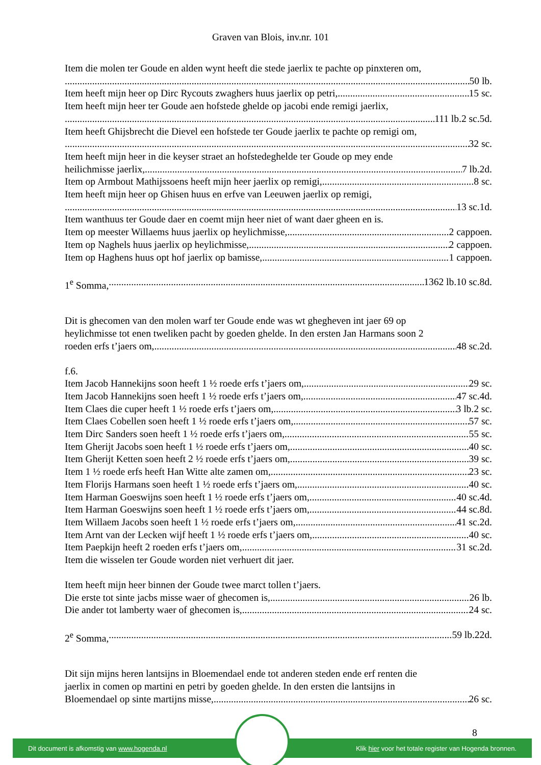Graven van Blois, inv.nr. 101
Item die molen ter Goude en alden wynt heeft die stede jaerlix te pachte op pinxteren om,
50 lb.
Item heeft mijn heer op Dirc Rycouts zwaghers huus jaerlix op petri, 15 sc.
Item heeft mijn heer ter Goude aen hofstede ghelde op jacobi ende remigi jaerlix,
111 lb.2 sc.5d.
Item heeft Ghijsbrecht die Dievel een hofstede ter Goude jaerlix te pachte op remigi om,
32 sc.
Item heeft mijn heer in die keyser straet an hofstedeghelde ter Goude op mey ende
heilichmisse jaerlix, 7 lb.2d.
Item op Armbout Mathijssoens heeft mijn heer jaerlix op remigi, 8 sc.
Item heeft mijn heer op Ghisen huus en erfve van Leeuwen jaerlix op remigi,
13 sc.1d.
Item wanthuus ter Goude daer en coemt mijn heer niet of want daer gheen en is.
Item op meester Willaems huus jaerlix op heylichmisse, 2 cappoen.
Item op Naghels huus jaerlix op heylichmisse, 2 cappoen.
Item op Haghens huus opt hof jaerlix op bamisse, 1 cappoen.
1<sup>e</sup> Somma, 1362 lb.10 sc.8d.
Dit is ghecomen van den molen warf ter Goude ende was wt ghegheven int jaer 69 op
heylichmisse tot enen tweliken pacht by goeden ghelde. In den ersten Jan Harmans soon 2
roeden erfs t’jaers om, 48 sc.2d.
f.6.
Item Jacob Hannekijns soon heeft 1 ½ roede erfs t’jaers om, 29 sc.
Item Jacob Hannekijns soen heeft 1 ½ roede erfs t’jaers om, 47 sc.4d.
Item Claes die cuper heeft 1 ½ roede erfs t’jaers om, 3 lb.2 sc.
Item Claes Cobellen soen heeft 1 ½ roede erfs t’jaers om, 57 sc.
Item Dirc Sanders soen heeft 1 ½ roede erfs t’jaers om, 55 sc.
Item Gherijt Jacobs soen heeft 1 ½ roede erfs t’jaers om, 40 sc.
Item Gherijt Ketten soen heeft 2 ½ roede erfs t’jaers om, 39 sc.
Item 1 ½ roede erfs heeft Han Witte alte zamen om, 23 sc.
Item Florijs Harmans soen heeft 1 ½ roede erfs t’jaers om, 40 sc.
Item Harman Goeswijns soen heeft 1 ½ roede erfs t’jaers om, 40 sc.4d.
Item Harman Goeswijns soen heeft 1 ½ roede erfs t’jaers om, 44 sc.8d.
Item Willaem Jacobs soen heeft 1 ½ roede erfs t’jaers om, 41 sc.2d.
Item Arnt van der Lecken wijf heeft 1 ½ roede erfs t’jaers om, 40 sc.
Item Paepkijn heeft 2 roeden erfs t’jaers om, 31 sc.2d.
Item die wisselen ter Goude worden niet verhuert dit jaer.
Item heeft mijn heer binnen der Goude twee marct tollen t’jaers.
Die erste tot sinte jacbs misse waer of ghecomen is, 26 lb.
Die ander tot lamberty waer of ghecomen is, 24 sc.
2<sup>e</sup> Somma, 59 lb.22d.
Dit sijn mijns heren lantsijns in Bloemendael ende tot anderen steden ende erf renten die
jaerlix in comen op martini en petri by goeden ghelde. In den ersten die lantsijns in
Bloemendael op sinte martijns misse, 26 sc.
8
Dit document is afkomstig van www.hogenda.nl Klik hier voor het totale register van Hogenda bronnen.